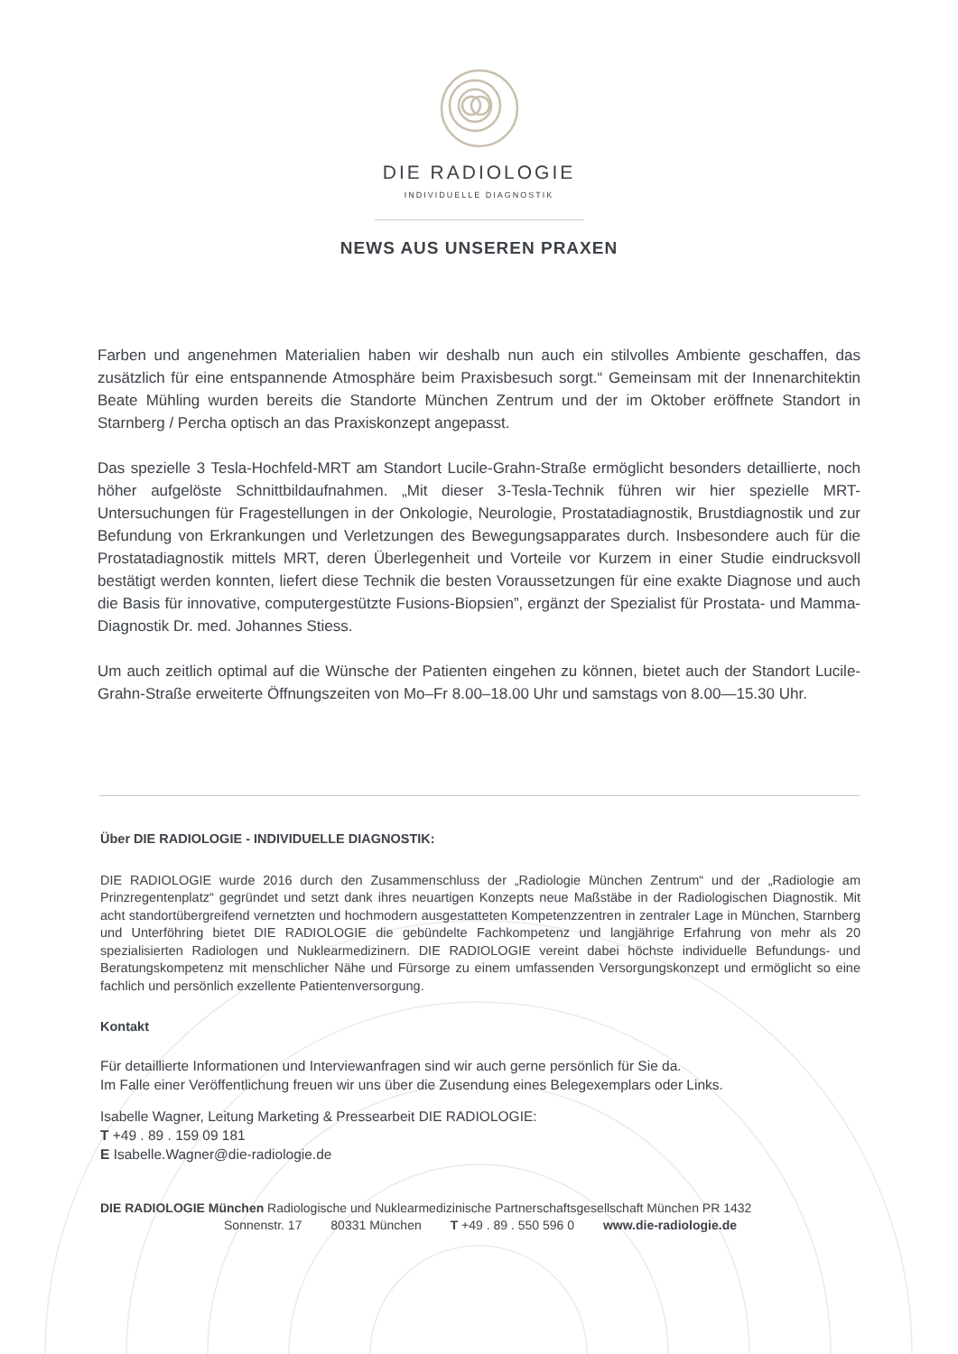DIE RADIOLOGIE
INDIVIDUELLE DIAGNOSTIK
NEWS AUS UNSEREN PRAXEN
Farben und angenehmen Materialien haben wir deshalb nun auch ein stilvolles Ambiente geschaffen, das zusätzlich für eine entspannende Atmosphäre beim Praxisbesuch sorgt.“ Gemeinsam mit der Innenarchitektin Beate Mühling wurden bereits die Standorte München Zentrum und der im Oktober eröffnete Standort in Starnberg / Percha optisch an das Praxiskonzept angepasst.
Das spezielle 3 Tesla-Hochfeld-MRT am Standort Lucile-Grahn-Straße ermöglicht besonders detaillierte, noch höher aufgelöste Schnittbildaufnahmen. „Mit dieser 3-Tesla-Technik führen wir hier spezielle MRT-Untersuchungen für Fragestellungen in der Onkologie, Neurologie, Prostatadiagnostik, Brustdiagnostik und zur Befundung von Erkrankungen und Verletzungen des Bewegungsapparates durch. Insbesondere auch für die Prostatadiagnostik mittels MRT, deren Überlegenheit und Vorteile vor Kurzem in einer Studie eindrucksvoll bestätigt werden konnten, liefert diese Technik die besten Voraussetzungen für eine exakte Diagnose und auch die Basis für innovative, computergestützte Fusions-Biopsien”, ergänzt der Spezialist für Prostata- und Mamma-Diagnostik Dr. med. Johannes Stiess.
Um auch zeitlich optimal auf die Wünsche der Patienten eingehen zu können, bietet auch der Standort Lucile-Grahn-Straße erweiterte Öffnungszeiten von Mo–Fr 8.00–18.00 Uhr und samstags von 8.00—15.30 Uhr.
Über DIE RADIOLOGIE - INDIVIDUELLE DIAGNOSTIK:
DIE RADIOLOGIE wurde 2016 durch den Zusammenschluss der „Radiologie München Zentrum“ und der „Radiologie am Prinzregentenplatz“ gegründet und setzt dank ihres neuartigen Konzepts neue Maßstäbe in der Radiologischen Diagnostik. Mit acht standortübergreifend vernetzten und hochmodern ausgestatteten Kompetenzzentren in zentraler Lage in München, Starnberg und Unterföhring bietet DIE RADIOLOGIE die gebündelte Fachkompetenz und langjährige Erfahrung von mehr als 20 spezialisierten Radiologen und Nuklearmedizinern. DIE RADIOLOGIE vereint dabei höchste individuelle Befundungs- und Beratungskompetenz mit menschlicher Nähe und Fürsorge zu einem umfassenden Versorgungskonzept und ermöglicht so eine fachlich und persönlich exzellente Patientenversorgung.
Kontakt
Für detaillierte Informationen und Interviewanfragen sind wir auch gerne persönlich für Sie da.
Im Falle einer Veröffentlichung freuen wir uns über die Zusendung eines Belegexemplars oder Links.
Isabelle Wagner, Leitung Marketing & Pressearbeit DIE RADIOLOGIE:
T +49 . 89 . 159 09 181
E Isabelle.Wagner@die-radiologie.de
DIE RADIOLOGIE München Radiologische und Nuklearmedizinische Partnerschaftsgesellschaft München PR 1432
Sonnenstr. 17 80331 München T +49 . 89 . 550 596 0 www.die-radiologie.de